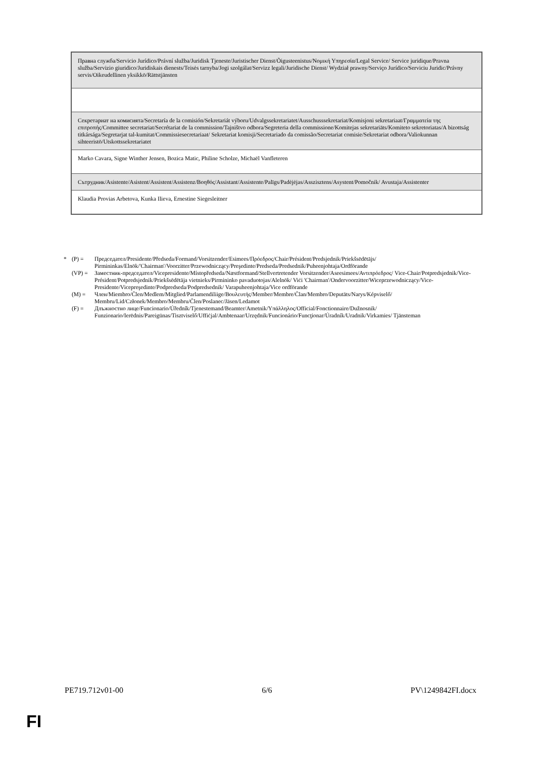| Правна служба/Servicio Jurídico/Právní služba/Juridisk Tjeneste/Juristischer Dienst/Õigusteenistus/Νομική Υπηρεσία/Legal Service/ Service juridique/Pravna služba/Servizio giuridico/Juridiskais dienests/Teisės tarnyba/Jogi szolgálat/Servizz legali/Juridische Dienst/ Wydział prawny/Serviço Jurídico/Serviciu Juridic/Právny servis/Oikeudellinen yksikkö/Rättstjänsten |
| Секретариат на комисията/Secretaría de la comisión/Sekretariát výboru/Udvalgssekretariatet/Ausschusssekretariat/Komisjoni sekretariaat/Γραμματεία της επιτροπής/Committee secretariat/Secrétariat de la commission/Tajništvo odbora/Segreteria della commissione/Komitejas sekretariāts/Komiteto sekretoriatas/A bizottság titkársága/Segretarjat tal-kumitat/Commissiesecretariaat/ Sekretariat komisji/Secretariado da comissão/Secretariat comisie/Sekretariat odbora/Valiokunnan sihteeristö/Utskottssekretariatet |
| Marko Cavara, Signe Winther Jensen, Bozica Matic, Philine Scholze, Michaël Vanfleteren |
| Сътрудник/Asistente/Asistent/Assistent/Assistenz/Βοηθός/Assistant/Assistente/Palīgs/Padėjėjas/Asszisztens/Asystent/Pomočnik/ Avustaja/Assistenter |
| Klaudia Provias Arbetova, Kunka Ilieva, Ernestine Siegesleitner |
* (P) = Председател/Presidente/Předseda/Formand/Vorsitzender/Esimees/Πρόεδρος/Chair/Président/Predsjednik/Priekšsēdētājs/ Pirmininkas/Elnök/'Chairman'/Voorzitter/Przewodniczący/Preşedinte/Predseda/Predsednik/Puheenjohtaja/Ordförande
(VP) = Заместник-председател/Vicepresidente/Místopředseda/Næstformand/Stellvertretender Vorsitzender/Aseesimees/Αντιπρόεδρος/ Vice-Chair/Potpredsjednik/Vice-Président/Potpredsjednik/Priekšsēdētāja vietnieks/Pirmininko pavaduotojas/Alelnök/ Viċi 'Chairman'/Ondervoorzitter/Wiceprzewodniczący/Vice-Presidente/Vicepreşedinte/Podpredseda/Podpredsednik/ Varapuheenjohtaja/Vice ordförande
(M) = Член/Miembro/Člen/Medlem/Mitglied/Parlamendiliige/Βουλευτής/Member/Membre/Član/Membro/Deputāts/Narys/Képviselő/ Membru/Lid/Członek/Membro/Membru/Člen/Poslanec/Jäsen/Ledamot
(F) = Длъжностно лице/Funcionario/Úředník/Tjenestemand/Beamter/Ametnik/Υπάλληλος/Official/Fonctionnaire/Dužnosnik/ Funzionario/Ierēdnis/Pareigūnas/Tisztviselő/Uffiċjal/Ambtenaar/Urzędnik/Funcionário/Funcţionar/Úradník/Uradnik/Virkamies/ Tjänsteman
PE719.712v01-00 6/6 PV\1249842FI.docx
FI